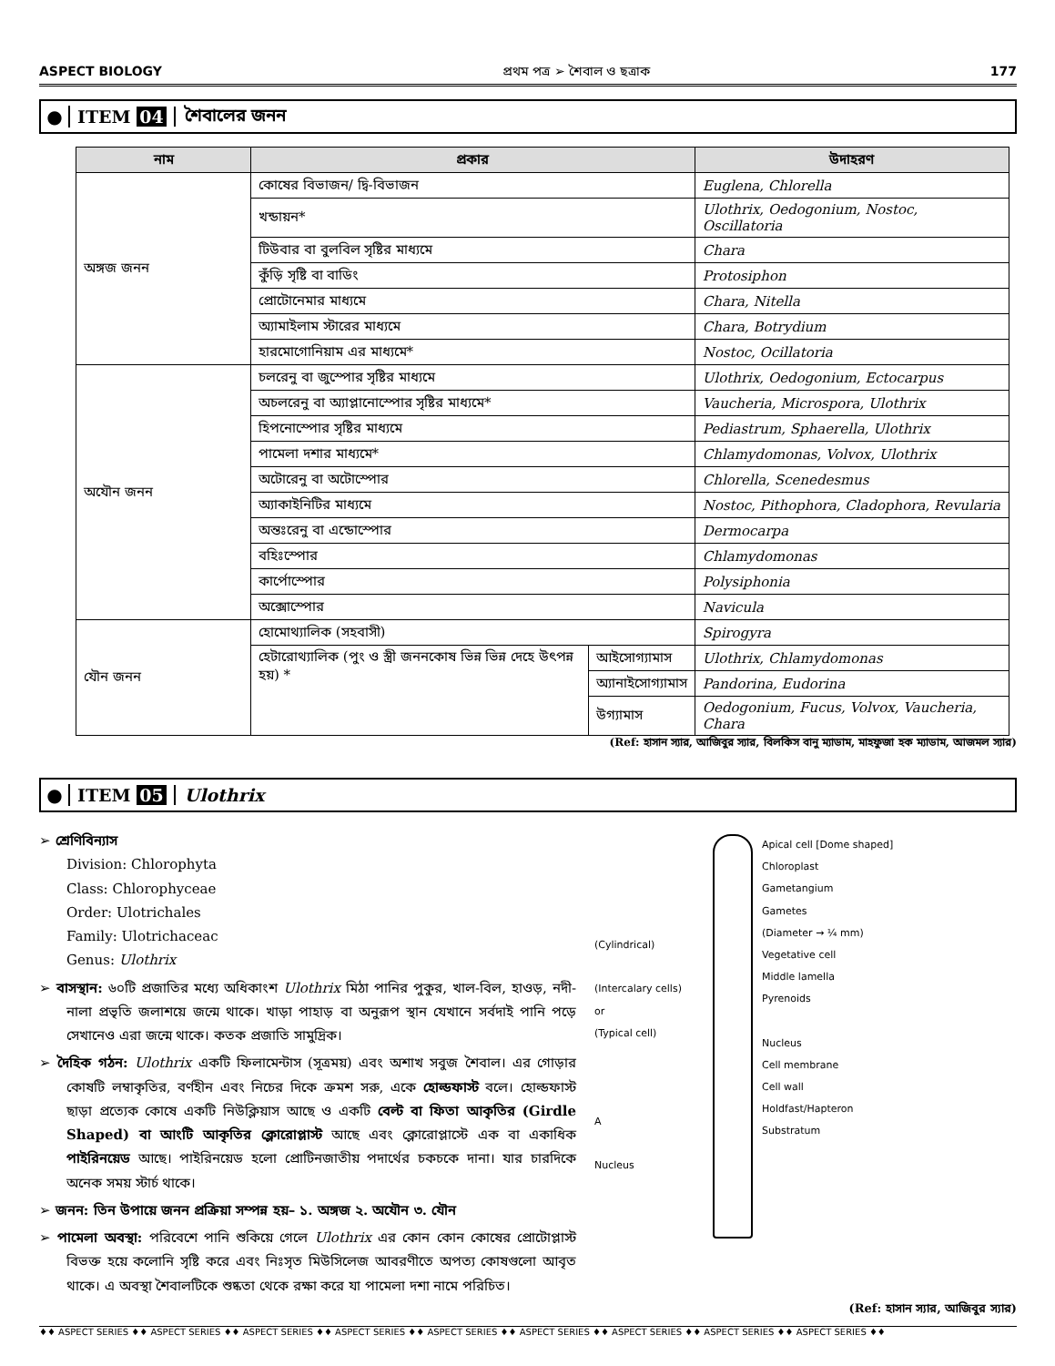ASPECT BIOLOGY প্রথম পত্র ➢ শৈবাল ও ছত্রাক 177
● ITEM 04 শৈবালের জনন
| নাম | প্রকার | | উদাহরণ |
| --- | --- | --- | --- |
| অঙ্গজ জনন | কোষের বিভাজন/ দ্বি-বিভাজন | | Euglena, Chlorella |
| | খন্ডায়ন* | | Ulothrix, Oedogonium, Nostoc, Oscillatoria |
| | টিউবার বা বুলবিল সৃষ্টির মাধ্যমে | | Chara |
| | কুঁড়ি সৃষ্টি বা বাডিং | | Protosiphon |
| | প্রোটোনেমার মাধ্যমে | | Chara, Nitella |
| | অ্যামাইলাম স্টারের মাধ্যমে | | Chara, Botrydium |
| | হারমোগোনিয়াম এর মাধ্যমে* | | Nostoc, Ocillatoria |
| অযৌন জনন | চলরেনু বা জুস্পোর সৃষ্টির মাধ্যমে | | Ulothrix, Oedogonium, Ectocarpus |
| | অচলরেনু বা অ্যাপ্লানোস্পোর সৃষ্টির মাধ্যমে* | | Vaucheria, Microspora, Ulothrix |
| | হিপনোস্পোর সৃষ্টির মাধ্যমে | | Pediastrum, Sphaerella, Ulothrix |
| | পামেলা দশার মাধ্যমে* | | Chlamydomonas, Volvox, Ulothrix |
| | অটোরেনু বা অটোস্পোর | | Chlorella, Scenedesmus |
| | অ্যাকাইনিটির মাধ্যমে | | Nostoc, Pithophora, Cladophora, Revularia |
| | অন্তঃরেনু বা এন্ডোস্পোর | | Dermocarpa |
| | বহিঃস্পোর | | Chlamydomonas |
| | কার্পোস্পোর | | Polysiphonia |
| | অক্সোস্পোর | | Navicula |
| যৌন জনন | হোমোথ্যালিক (সহবাসী) | | Spirogyra |
| | হেটারোথ্যালিক (পুং ও স্ত্রী জননকোষ ভিন্ন ভিন্ন দেহে উৎপন্ন হয়) * | আইসোগ্যামাস | Ulothrix, Chlamydomonas |
| | | অ্যানাইসোগ্যামাস | Pandorina, Eudorina |
| | | উগ্যামাস | Oedogonium, Fucus, Volvox, Vaucheria, Chara |
(Ref: হাসান স্যার, আজিবুর স্যার, বিলকিস বানু ম্যাডাম, মাহফুজা হক ম্যাডাম, আজমল স্যার)
● ITEM 05 Ulothrix
➢ শ্রেণিবিন্যাস
Division: Chlorophyta
Class: Chlorophyceae
Order: Ulotrichales
Family: Ulotrichaceac
Genus: Ulothrix
➢ বাসস্থান: ৬০টি প্রজাতির মধ্যে অধিকাংশ Ulothrix মিঠা পানির পুকুর, খাল-বিল, হাওড়, নদী-নালা প্রভৃতি জলাশয়ে জন্মে থাকে। খাড়া পাহাড় বা অনুরূপ স্থান যেখানে সর্বদাই পানি পড়ে সেখানেও এরা জন্মে থাকে। কতক প্রজাতি সামুদ্রিক।
➢ দৈহিক গঠন: Ulothrix একটি ফিলামেন্টাস (সূত্রময়) এবং অশাখ সবুজ শৈবাল। এর গোড়ার কোষটি লম্বাকৃতির, বর্ণহীন এবং নিচের দিকে ক্রমশ সরু, একে হোল্ডফাস্ট বলে। হোল্ডফাস্ট ছাড়া প্রত্যেক কোষে একটি নিউক্লিয়াস আছে ও একটি বেল্ট বা ফিতা আকৃতির (Girdle Shaped) বা আংটি আকৃতির ক্লোরোপ্লাস্ট আছে এবং ক্লোরোপ্লাস্টে এক বা একাধিক পাইরিনয়েড আছে। পাইরিনয়েড হলো প্রোটিনজাতীয় পদার্থের চকচকে দানা। যার চারদিকে অনেক সময় স্টার্চ থাকে।
➢ জনন: তিন উপায়ে জনন প্রক্রিয়া সম্পন্ন হয়– ১. অঙ্গজ ২. অযৌন ৩. যৌন
➢ পামেলা অবস্থা: পরিবেশে পানি শুকিয়ে গেলে Ulothrix এর কোন কোন কোষের প্রোটোপ্লাস্ট বিভক্ত হয়ে কলোনি সৃষ্টি করে এবং নিঃসৃত মিউসিলেজ আবরণীতে অপত্য কোষগুলো আবৃত থাকে। এ অবস্থা শৈবালটিকে শুষ্কতা থেকে রক্ষা করে যা পামেলা দশা নামে পরিচিত।
(Cylindrical)
(Intercalary cells)
or
(Typical cell)
A
Nucleus
Apical cell [Dome shaped]
Chloroplast
Gametangium
Gametes
(Diameter → ¼ mm)
Vegetative cell
Middle lamella
Pyrenoids
Nucleus
Cell membrane
Cell wall
Holdfast/Hapteron
Substratum
(Ref: হাসান স্যার, আজিবুর স্যার)
♦♦ ASPECT SERIES ♦♦ ASPECT SERIES ♦♦ ASPECT SERIES ♦♦ ASPECT SERIES ♦♦ ASPECT SERIES ♦♦ ASPECT SERIES ♦♦ ASPECT SERIES ♦♦ ASPECT SERIES ♦♦ ASPECT SERIES ♦♦